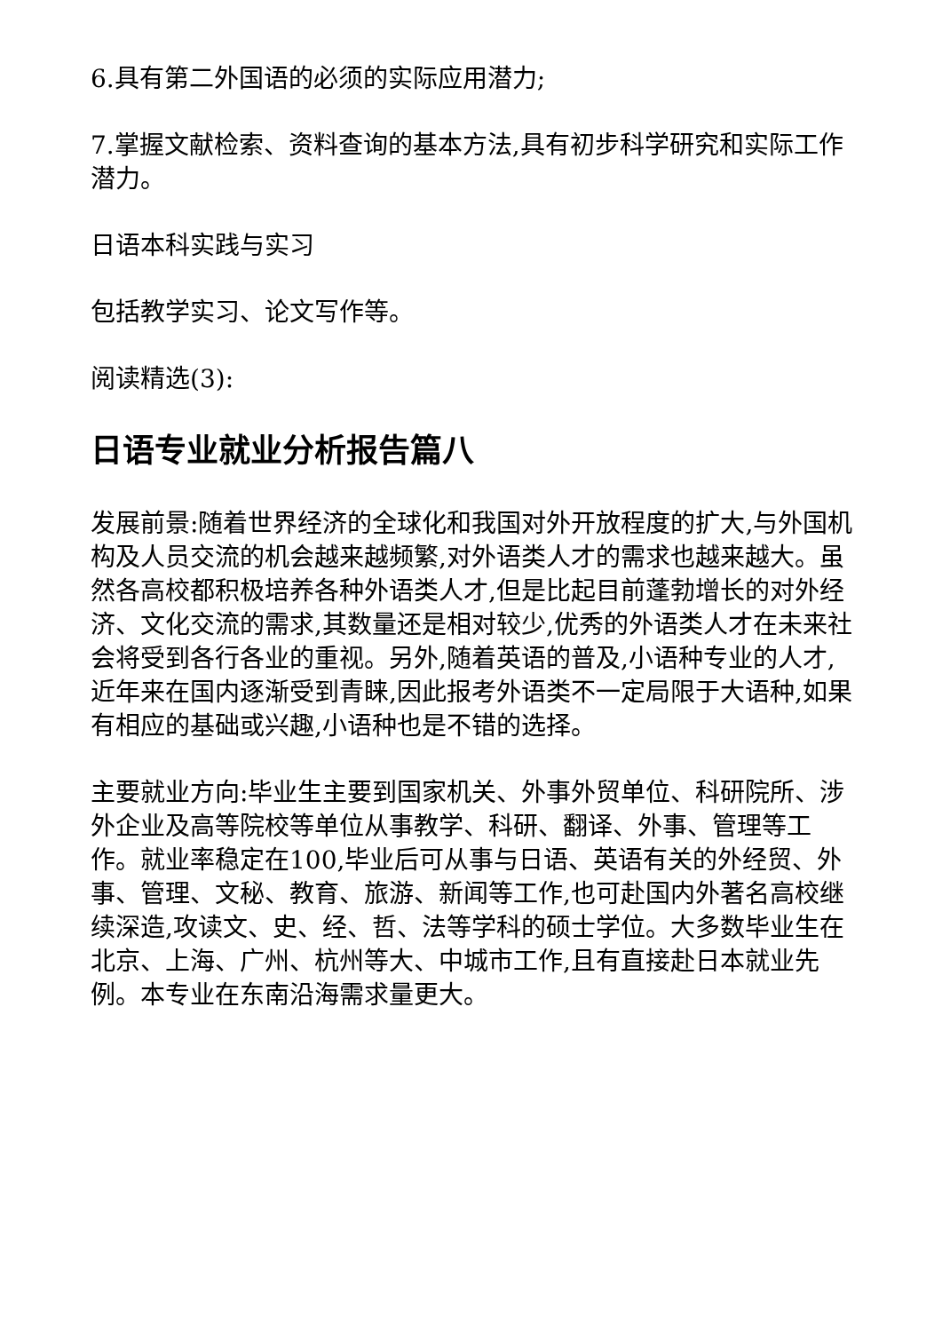6.具有第二外国语的必须的实际应用潜力;
7.掌握文献检索、资料查询的基本方法,具有初步科学研究和实际工作潜力。
日语本科实践与实习
包括教学实习、论文写作等。
阅读精选(3):
日语专业就业分析报告篇八
发展前景:随着世界经济的全球化和我国对外开放程度的扩大,与外国机构及人员交流的机会越来越频繁,对外语类人才的需求也越来越大。虽然各高校都积极培养各种外语类人才,但是比起目前蓬勃增长的对外经济、文化交流的需求,其数量还是相对较少,优秀的外语类人才在未来社会将受到各行各业的重视。另外,随着英语的普及,小语种专业的人才,近年来在国内逐渐受到青睐,因此报考外语类不一定局限于大语种,如果有相应的基础或兴趣,小语种也是不错的选择。
主要就业方向:毕业生主要到国家机关、外事外贸单位、科研院所、涉外企业及高等院校等单位从事教学、科研、翻译、外事、管理等工作。就业率稳定在100,毕业后可从事与日语、英语有关的外经贸、外事、管理、文秘、教育、旅游、新闻等工作,也可赴国内外著名高校继续深造,攻读文、史、经、哲、法等学科的硕士学位。大多数毕业生在北京、上海、广州、杭州等大、中城市工作,且有直接赴日本就业先例。本专业在东南沿海需求量更大。